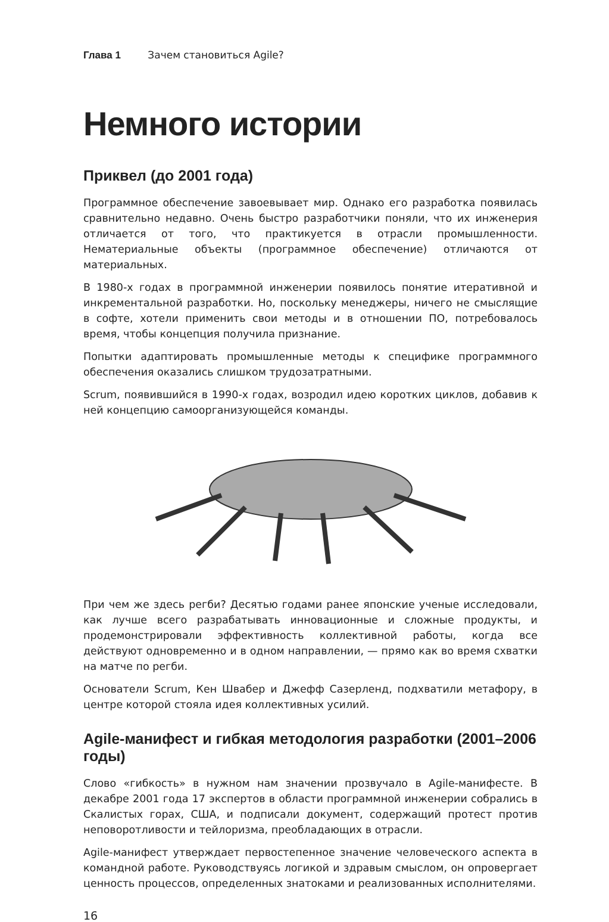Глава 1 Зачем становиться Agile?
Немного истории
Приквел (до 2001 года)
Программное обеспечение завоевывает мир. Однако его разработка появилась сравнительно недавно. Очень быстро разработчики поняли, что их инженерия отличается от того, что практикуется в отрасли промышленности. Нематериальные объекты (программное обеспечение) отличаются от материальных.
В 1980-х годах в программной инженерии появилось понятие итеративной и инкрементальной разработки. Но, поскольку менеджеры, ничего не смыслящие в софте, хотели применить свои методы и в отношении ПО, потребовалось время, чтобы концепция получила признание.
Попытки адаптировать промышленные методы к специфике программного обеспечения оказались слишком трудозатратными.
Scrum, появившийся в 1990-х годах, возродил идею коротких циклов, добавив к ней концепцию самоорганизующейся команды.
При чем же здесь регби? Десятью годами ранее японские ученые исследовали, как лучше всего разрабатывать инновационные и сложные продукты, и продемонстрировали эффективность коллективной работы, когда все действуют одновременно и в одном направлении, — прямо как во время схватки на матче по регби.
Основатели Scrum, Кен Швабер и Джефф Сазерленд, подхватили метафору, в центре которой стояла идея коллективных усилий.
Agile-манифест и гибкая методология разработки (2001–2006 годы)
Слово «гибкость» в нужном нам значении прозвучало в Agile-манифесте. В декабре 2001 года 17 экспертов в области программной инженерии собрались в Скалистых горах, США, и подписали документ, содержащий протест против неповоротливости и тейлоризма, преобладающих в отрасли.
Agile-манифест утверждает первостепенное значение человеческого аспекта в командной работе. Руководствуясь логикой и здравым смыслом, он опровергает ценность процессов, определенных знатоками и реализованных исполнителями.
16